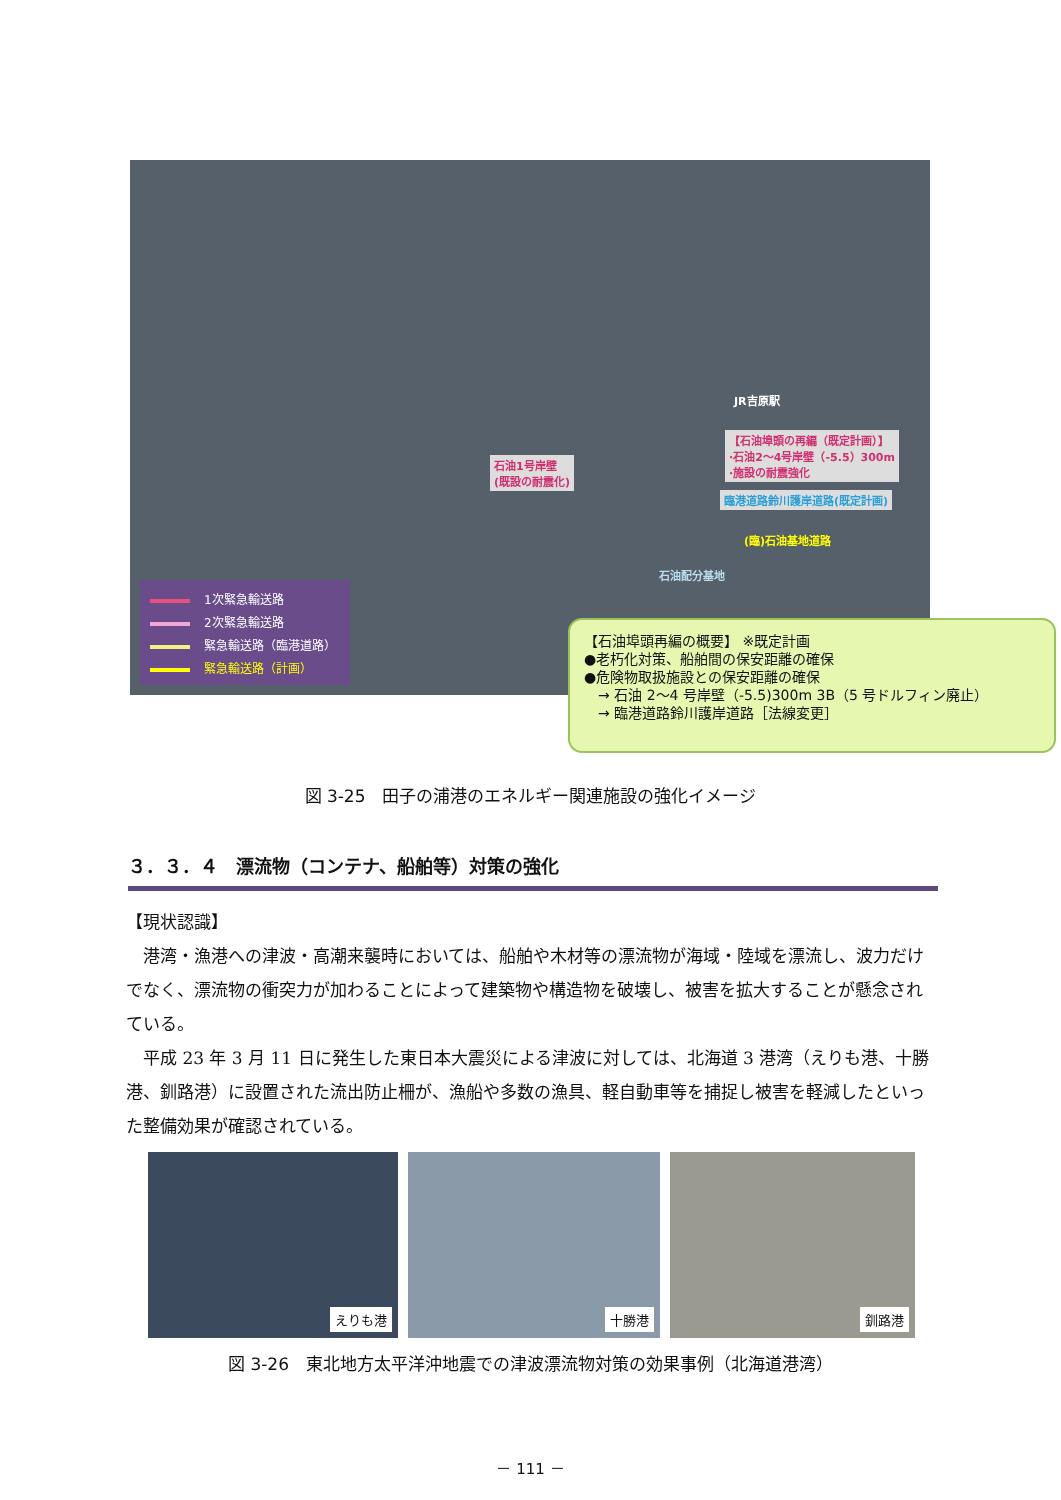石油1号岸壁
(既設の耐震化)
【石油埠頭の再編（既定計画）】
·石油2～4号岸壁（-5.5）300m
·施設の耐震強化
臨港道路鈴川護岸道路(既定計画)
(臨)石油基地道路
石油配分基地
JR吉原駅
1次緊急輸送路
2次緊急輸送路
緊急輸送路（臨港道路）
緊急輸送路（計画）
【石油埠頭再編の概要】 ※既定計画
●老朽化対策、船舶間の保安距離の確保
●危険物取扱施設との保安距離の確保
　→ 石油 2～4 号岸壁（-5.5)300m 3B（5 号ドルフィン廃止）
　→ 臨港道路鈴川護岸道路［法線変更］
図 3-25　田子の浦港のエネルギー関連施設の強化イメージ
３．３．４　漂流物（コンテナ、船舶等）対策の強化
【現状認識】
港湾・漁港への津波・高潮来襲時においては、船舶や木材等の漂流物が海域・陸域を漂流し、波力だけでなく、漂流物の衝突力が加わることによって建築物や構造物を破壊し、被害を拡大することが懸念されている。
平成 23 年 3 月 11 日に発生した東日本大震災による津波に対しては、北海道 3 港湾（えりも港、十勝港、釧路港）に設置された流出防止柵が、漁船や多数の漁具、軽自動車等を捕捉し被害を軽減したといった整備効果が確認されている。
えりも港
十勝港
釧路港
図 3-26　東北地方太平洋沖地震での津波漂流物対策の効果事例（北海道港湾）
－ 111 －